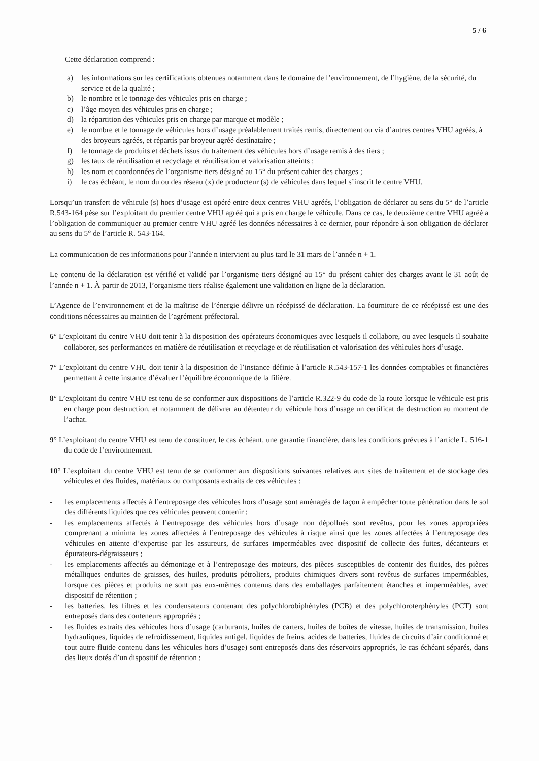5 / 6
Cette déclaration comprend :
a) les informations sur les certifications obtenues notamment dans le domaine de l’environnement, de l’hygiène, de la sécurité, du service et de la qualité ;
b) le nombre et le tonnage des véhicules pris en charge ;
c) l’âge moyen des véhicules pris en charge ;
d) la répartition des véhicules pris en charge par marque et modèle ;
e) le nombre et le tonnage de véhicules hors d’usage préalablement traités remis, directement ou via d’autres centres VHU agréés, à des broyeurs agréés, et répartis par broyeur agréé destinataire ;
f) le tonnage de produits et déchets issus du traitement des véhicules hors d’usage remis à des tiers ;
g) les taux de réutilisation et recyclage et réutilisation et valorisation atteints ;
h) les nom et coordonnées de l’organisme tiers désigné au 15° du présent cahier des charges ;
i) le cas échéant, le nom du ou des réseau (x) de producteur (s) de véhicules dans lequel s’inscrit le centre VHU.
Lorsqu’un transfert de véhicule (s) hors d’usage est opéré entre deux centres VHU agréés, l’obligation de déclarer au sens du 5° de l’article R.543-164 pèse sur l’exploitant du premier centre VHU agréé qui a pris en charge le véhicule. Dans ce cas, le deuxième centre VHU agréé a l’obligation de communiquer au premier centre VHU agréé les données nécessaires à ce dernier, pour répondre à son obligation de déclarer au sens du 5° de l’article R. 543-164.
La communication de ces informations pour l’année n intervient au plus tard le 31 mars de l’année n + 1.
Le contenu de la déclaration est vérifié et validé par l’organisme tiers désigné au 15° du présent cahier des charges avant le 31 août de l’année n + 1. À partir de 2013, l’organisme tiers réalise également une validation en ligne de la déclaration.
L’Agence de l’environnement et de la maîtrise de l’énergie délivre un récépissé de déclaration. La fourniture de ce récépissé est une des conditions nécessaires au maintien de l’agrément préfectoral.
6° L’exploitant du centre VHU doit tenir à la disposition des opérateurs économiques avec lesquels il collabore, ou avec lesquels il souhaite collaborer, ses performances en matière de réutilisation et recyclage et de réutilisation et valorisation des véhicules hors d’usage.
7° L’exploitant du centre VHU doit tenir à la disposition de l’instance définie à l’article R.543-157-1 les données comptables et financières permettant à cette instance d’évaluer l’équilibre économique de la filière.
8° L’exploitant du centre VHU est tenu de se conformer aux dispositions de l’article R.322-9 du code de la route lorsque le véhicule est pris en charge pour destruction, et notamment de délivrer au détenteur du véhicule hors d’usage un certificat de destruction au moment de l’achat.
9° L’exploitant du centre VHU est tenu de constituer, le cas échéant, une garantie financière, dans les conditions prévues à l’article L. 516-1 du code de l’environnement.
10° L’exploitant du centre VHU est tenu de se conformer aux dispositions suivantes relatives aux sites de traitement et de stockage des véhicules et des fluides, matériaux ou composants extraits de ces véhicules :
- les emplacements affectés à l’entreposage des véhicules hors d’usage sont aménagés de façon à empêcher toute pénétration dans le sol des différents liquides que ces véhicules peuvent contenir ;
- les emplacements affectés à l’entreposage des véhicules hors d’usage non dépollués sont revêtus, pour les zones appropriées comprenant a minima les zones affectées à l’entreposage des véhicules à risque ainsi que les zones affectées à l’entreposage des véhicules en attente d’expertise par les assureurs, de surfaces imperméables avec dispositif de collecte des fuites, décanteurs et épurateurs-dégraisseurs ;
- les emplacements affectés au démontage et à l’entreposage des moteurs, des pièces susceptibles de contenir des fluides, des pièces métalliques enduites de graisses, des huiles, produits pétroliers, produits chimiques divers sont revêtus de surfaces imperméables, lorsque ces pièces et produits ne sont pas eux-mêmes contenus dans des emballages parfaitement étanches et imperméables, avec dispositif de rétention ;
- les batteries, les filtres et les condensateurs contenant des polychlorobiphényles (PCB) et des polychloroterphényles (PCT) sont entreposés dans des conteneurs appropriés ;
- les fluides extraits des véhicules hors d’usage (carburants, huiles de carters, huiles de boîtes de vitesse, huiles de transmission, huiles hydrauliques, liquides de refroidissement, liquides antigel, liquides de freins, acides de batteries, fluides de circuits d’air conditionné et tout autre fluide contenu dans les véhicules hors d’usage) sont entreposés dans des réservoirs appropriés, le cas échéant séparés, dans des lieux dotés d’un dispositif de rétention ;